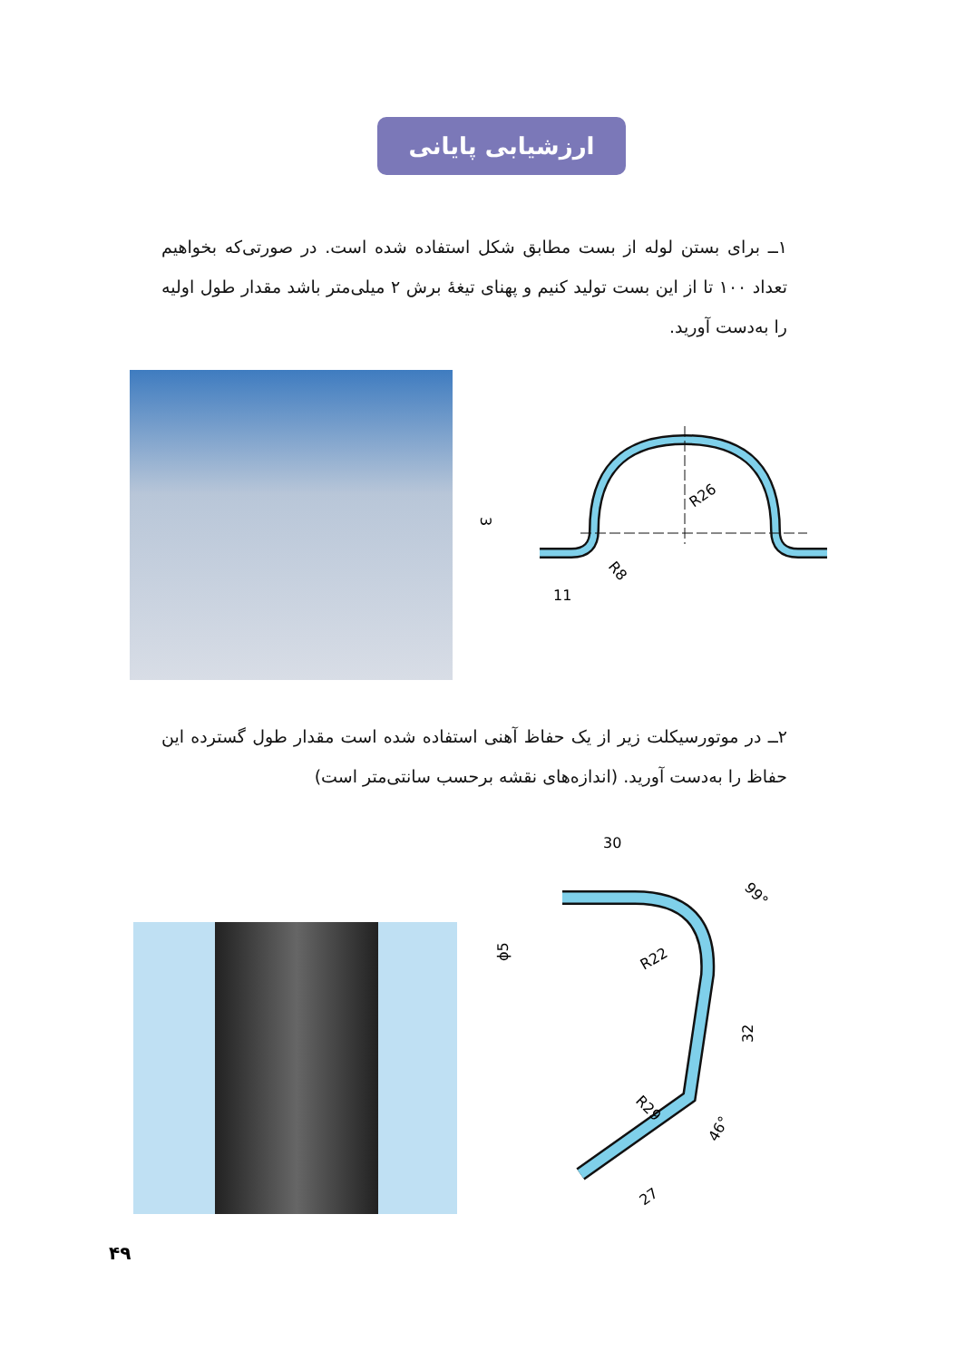ارزشیابی پایانی
۱ــ برای بستن لوله از بست مطابق شکل استفاده شده است. در صورتی‌که بخواهیم تعداد ۱۰۰ تا از این بست تولید کنیم و پهنای تیغهٔ برش ۲ میلی‌متر باشد مقدار طول اولیه را به‌دست آورید.
R26
R8
11
3
۲ــ در موتورسیکلت زیر از یک حفاظ آهنی استفاده شده است مقدار طول گسترده این حفاظ را به‌دست آورید. (اندازه‌های نقشه برحسب سانتی‌متر است)
30
99°
R22
32
R29
46°
27
ϕ5
۴۹